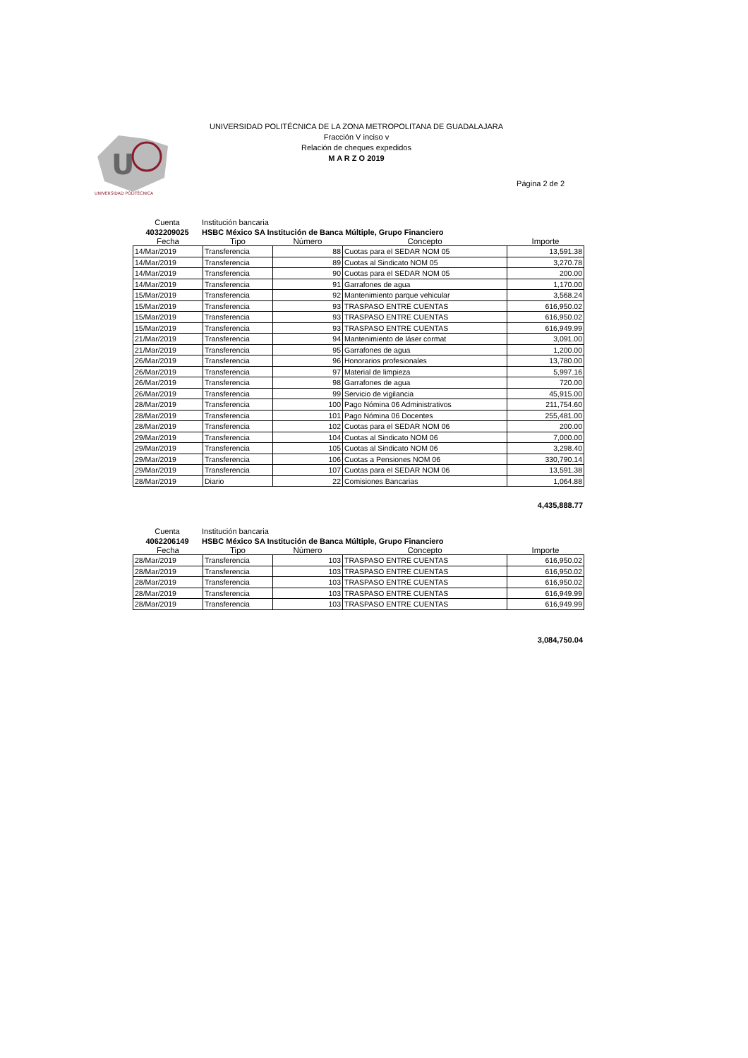U
UNIVERSIDAD POLITÉCNICA
UNIVERSIDAD POLITÉCNICA DE LA ZONA METROPOLITANA DE GUADALAJARA
Fracción V inciso v
Relación de cheques expedidos
M A R Z O 2019
Página 2 de 2
Cuenta Institución bancaria
4032209025 HSBC México SA Institución de Banca Múltiple, Grupo Financiero
| Fecha | Tipo | Número | Concepto | Importe |
| --- | --- | --- | --- | --- |
| 14/Mar/2019 | Transferencia | 88 | Cuotas para el SEDAR NOM 05 | 13,591.38 |
| 14/Mar/2019 | Transferencia | 89 | Cuotas al Sindicato NOM 05 | 3,270.78 |
| 14/Mar/2019 | Transferencia | 90 | Cuotas para el SEDAR NOM 05 | 200.00 |
| 14/Mar/2019 | Transferencia | 91 | Garrafones de agua | 1,170.00 |
| 15/Mar/2019 | Transferencia | 92 | Mantenimiento parque vehicular | 3,568.24 |
| 15/Mar/2019 | Transferencia | 93 | TRASPASO ENTRE CUENTAS | 616,950.02 |
| 15/Mar/2019 | Transferencia | 93 | TRASPASO ENTRE CUENTAS | 616,950.02 |
| 15/Mar/2019 | Transferencia | 93 | TRASPASO ENTRE CUENTAS | 616,949.99 |
| 21/Mar/2019 | Transferencia | 94 | Mantenimiento de láser cormat | 3,091.00 |
| 21/Mar/2019 | Transferencia | 95 | Garrafones de agua | 1,200.00 |
| 26/Mar/2019 | Transferencia | 96 | Honorarios profesionales | 13,780.00 |
| 26/Mar/2019 | Transferencia | 97 | Material de limpieza | 5,997.16 |
| 26/Mar/2019 | Transferencia | 98 | Garrafones de agua | 720.00 |
| 26/Mar/2019 | Transferencia | 99 | Servicio de vigilancia | 45,915.00 |
| 28/Mar/2019 | Transferencia | 100 | Pago Nómina 06 Administrativos | 211,754.60 |
| 28/Mar/2019 | Transferencia | 101 | Pago Nómina 06 Docentes | 255,481.00 |
| 28/Mar/2019 | Transferencia | 102 | Cuotas para el SEDAR NOM 06 | 200.00 |
| 29/Mar/2019 | Transferencia | 104 | Cuotas al Sindicato NOM 06 | 7,000.00 |
| 29/Mar/2019 | Transferencia | 105 | Cuotas al Sindicato NOM 06 | 3,298.40 |
| 29/Mar/2019 | Transferencia | 106 | Cuotas a Pensiones NOM 06 | 330,790.14 |
| 29/Mar/2019 | Transferencia | 107 | Cuotas para el SEDAR NOM 06 | 13,591.38 |
| 28/Mar/2019 | Diario | 22 | Comisiones Bancarias | 1,064.88 |
4,435,888.77
Cuenta Institución bancaria
4062206149 HSBC México SA Institución de Banca Múltiple, Grupo Financiero
| Fecha | Tipo | Número | Concepto | Importe |
| --- | --- | --- | --- | --- |
| 28/Mar/2019 | Transferencia | 103 | TRASPASO ENTRE CUENTAS | 616,950.02 |
| 28/Mar/2019 | Transferencia | 103 | TRASPASO ENTRE CUENTAS | 616,950.02 |
| 28/Mar/2019 | Transferencia | 103 | TRASPASO ENTRE CUENTAS | 616,950.02 |
| 28/Mar/2019 | Transferencia | 103 | TRASPASO ENTRE CUENTAS | 616,949.99 |
| 28/Mar/2019 | Transferencia | 103 | TRASPASO ENTRE CUENTAS | 616,949.99 |
3,084,750.04